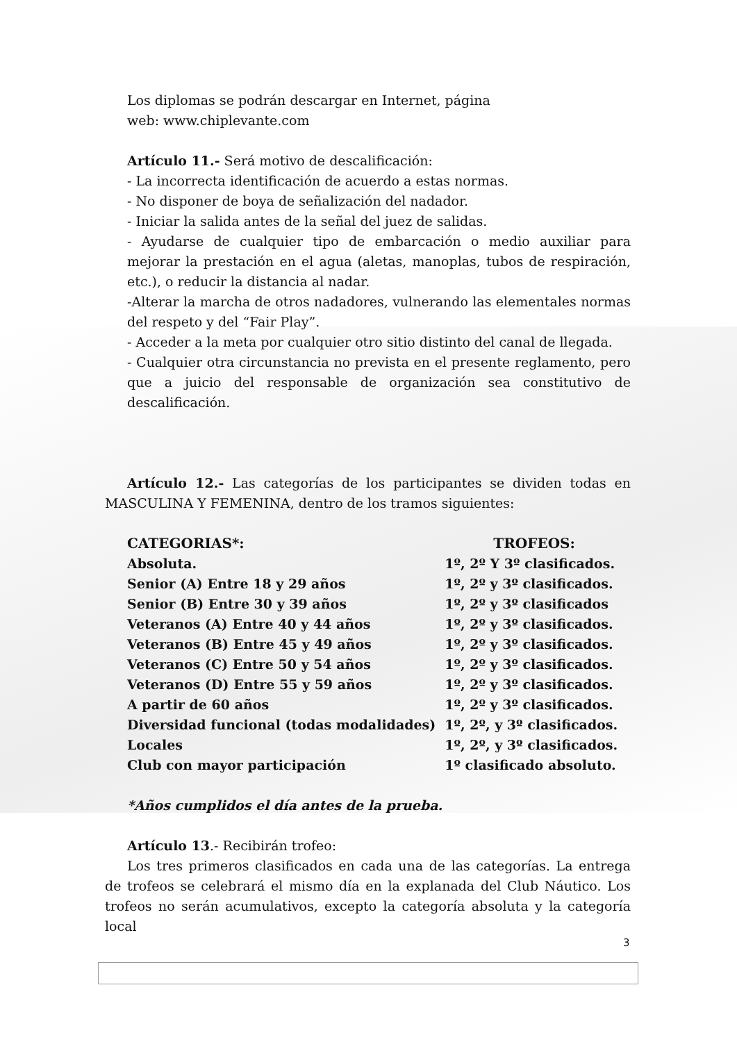Los diplomas se podrán descargar en Internet, página
web: www.chiplevante.com
Artículo 11.- Será motivo de descalificación:
- La incorrecta identificación de acuerdo a estas normas.
- No disponer de boya de señalización del nadador.
- Iniciar la salida antes de la señal del juez de salidas.
- Ayudarse de cualquier tipo de embarcación o medio auxiliar para mejorar la prestación en el agua (aletas, manoplas, tubos de respiración, etc.), o reducir la distancia al nadar.
-Alterar la marcha de otros nadadores, vulnerando las elementales normas del respeto y del “Fair Play”.
- Acceder a la meta por cualquier otro sitio distinto del canal de llegada.
- Cualquier otra circunstancia no prevista en el presente reglamento, pero que a juicio del responsable de organización sea constitutivo de descalificación.
Artículo 12.- Las categorías de los participantes se dividen todas en MASCULINA Y FEMENINA, dentro de los tramos siguientes:
| CATEGORIAS*: | TROFEOS: |
| --- | --- |
| Absoluta. | 1º, 2º Y 3º clasificados. |
| Senior (A) Entre 18 y 29 años | 1º, 2º y 3º clasificados. |
| Senior (B) Entre 30 y 39 años | 1º, 2º y 3º clasificados |
| Veteranos (A) Entre 40 y 44 años | 1º, 2º y 3º clasificados. |
| Veteranos (B) Entre 45 y 49 años | 1º, 2º y 3º clasificados. |
| Veteranos (C) Entre 50 y 54 años | 1º, 2º y 3º clasificados. |
| Veteranos (D) Entre 55 y 59 años | 1º, 2º y 3º clasificados. |
| A partir de 60 años | 1º, 2º y 3º clasificados. |
| Diversidad funcional (todas modalidades) | 1º, 2º, y 3º clasificados. |
| Locales | 1º, 2º, y 3º clasificados. |
| Club con mayor participación | 1º clasificado absoluto. |
*Años cumplidos el día antes de la prueba.
Artículo 13.- Recibirán trofeo:
Los tres primeros clasificados en cada una de las categorías. La entrega de trofeos se celebrará el mismo día en la explanada del Club Náutico. Los trofeos no serán acumulativos, excepto la categoría absoluta y la categoría local
3